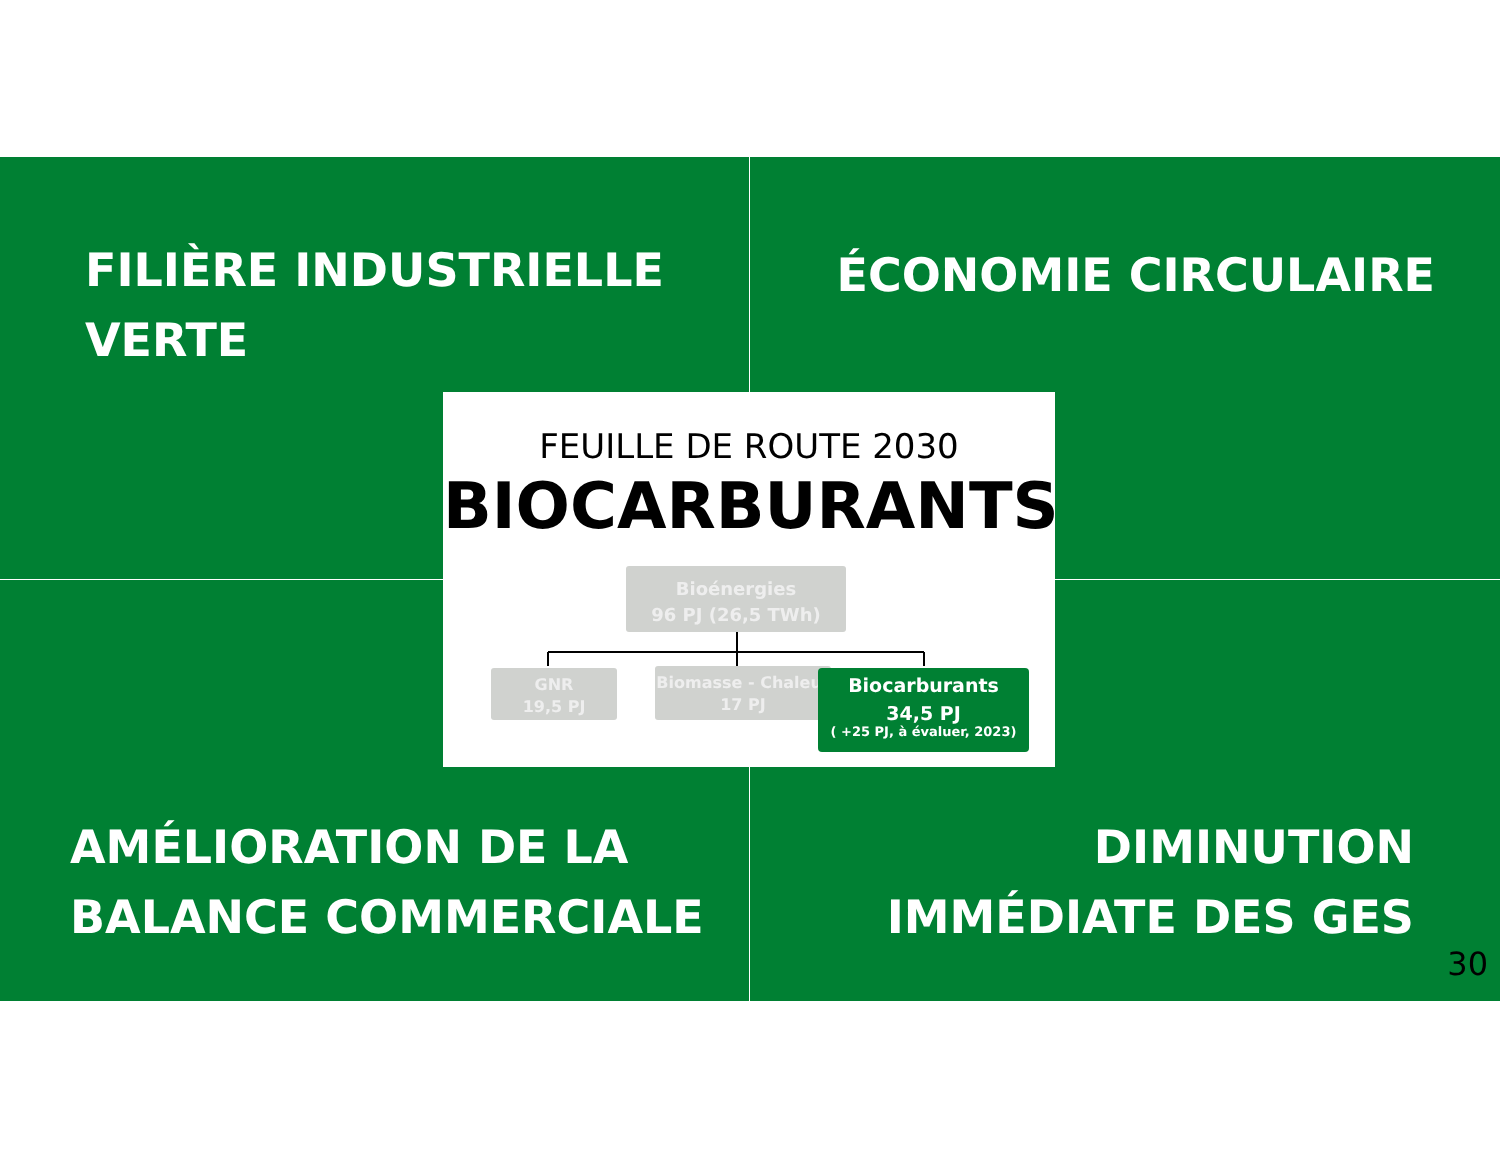FILIÈRE INDUSTRIELLE
VERTE
ÉCONOMIE CIRCULAIRE
FEUILLE DE ROUTE 2030
BIOCARBURANTS
Bioénergies
96 PJ (26,5 TWh)
GNR
19,5 PJ
Biomasse - Chaleur
17 PJ
Biocarburants
34,5 PJ
( +25 PJ, à évaluer, 2023)
AMÉLIORATION DE LA
BALANCE COMMERCIALE
DIMINUTION
IMMÉDIATE DES GES
30